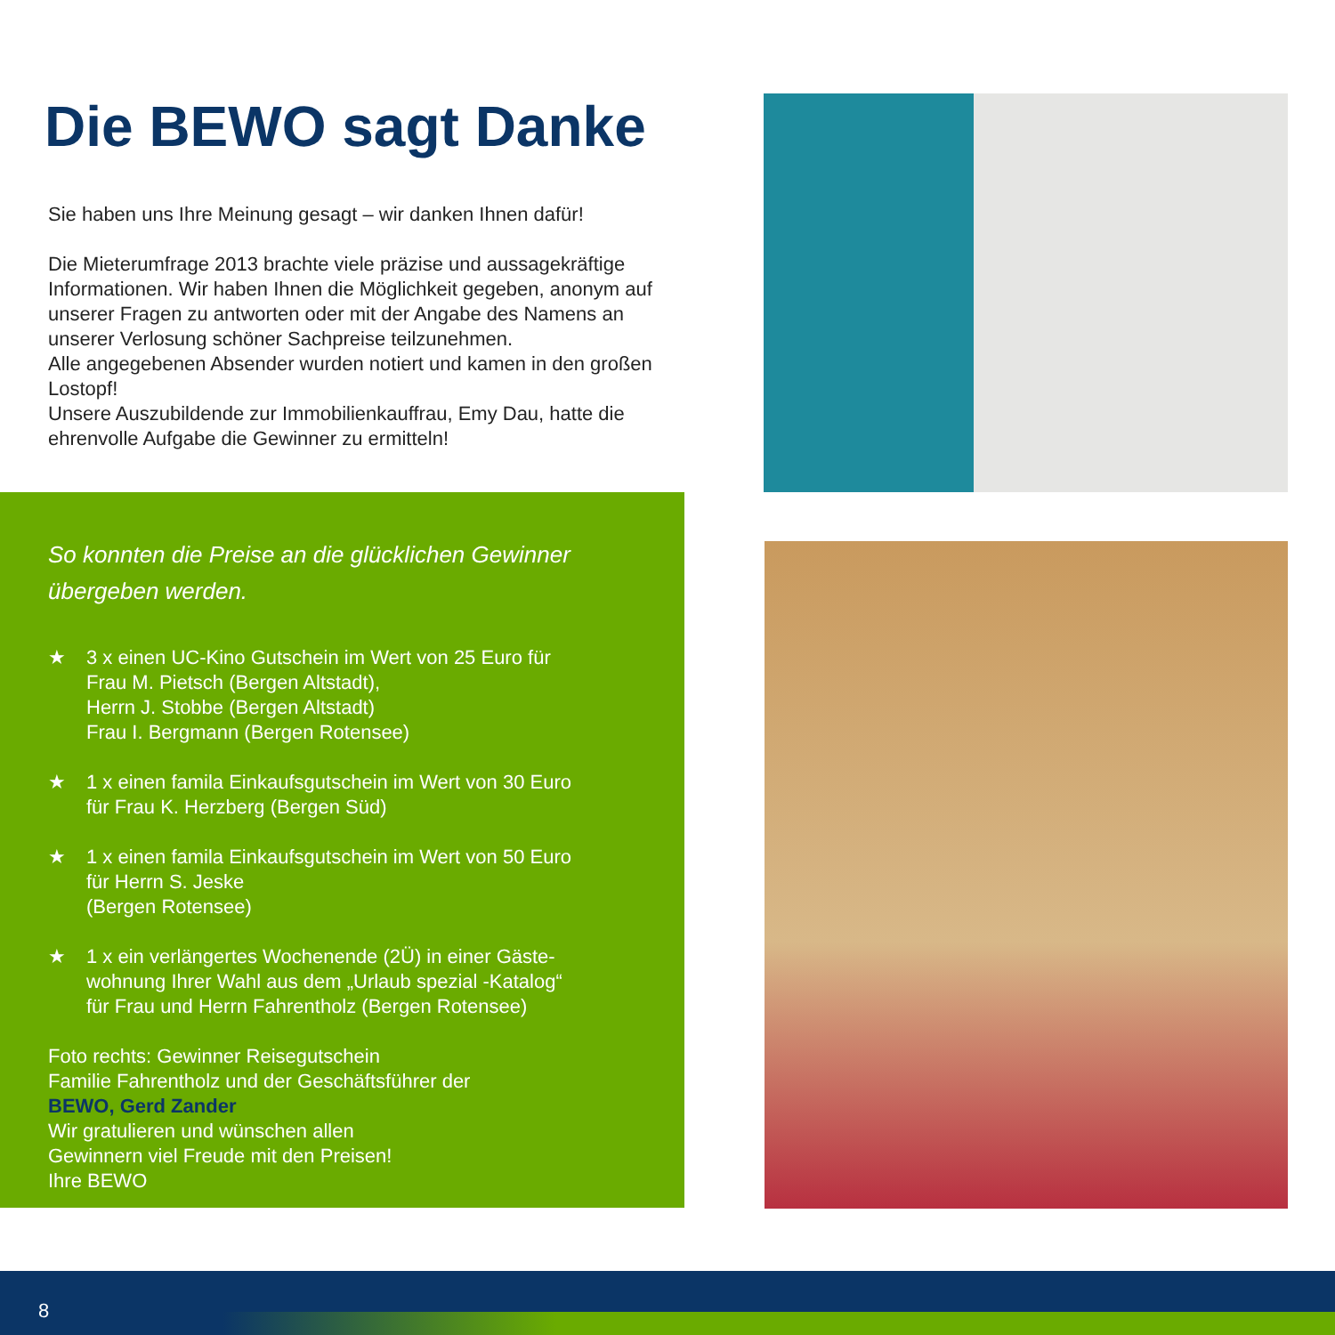Die BEWO sagt Danke
Sie haben uns Ihre Meinung gesagt – wir danken Ihnen dafür!
Die Mieterumfrage 2013 brachte viele präzise und aussagekräftige Informationen. Wir haben Ihnen die Möglichkeit gegeben, anonym auf unserer Fragen zu antworten oder mit der Angabe des Namens an unserer Verlosung schöner Sachpreise teilzunehmen.
Alle angegebenen Absender wurden notiert und kamen in den großen Lostopf!
Unsere Auszubildende zur Immobilienkauffrau, Emy Dau, hatte die ehrenvolle Aufgabe die Gewinner zu ermitteln!
So konnten die Preise an die glücklichen Gewinner übergeben werden.
★ 3 x einen UC-Kino Gutschein im Wert von 25 Euro für
Frau M. Pietsch (Bergen Altstadt),
Herrn J. Stobbe (Bergen Altstadt)
Frau I. Bergmann (Bergen Rotensee)
★ 1 x einen famila Einkaufsgutschein im Wert von 30 Euro
für Frau K. Herzberg (Bergen Süd)
★ 1 x einen famila Einkaufsgutschein im Wert von 50 Euro
für Herrn S. Jeske
(Bergen Rotensee)
★ 1 x ein verlängertes Wochenende (2Ü) in einer Gäste-
wohnung Ihrer Wahl aus dem „Urlaub spezial -Katalog“
für Frau und Herrn Fahrentholz (Bergen Rotensee)
Foto rechts: Gewinner Reisegutschein
Familie Fahrentholz und der Geschäftsführer der
BEWO, Gerd Zander
Wir gratulieren und wünschen allen
Gewinnern viel Freude mit den Preisen!
Ihre BEWO
8